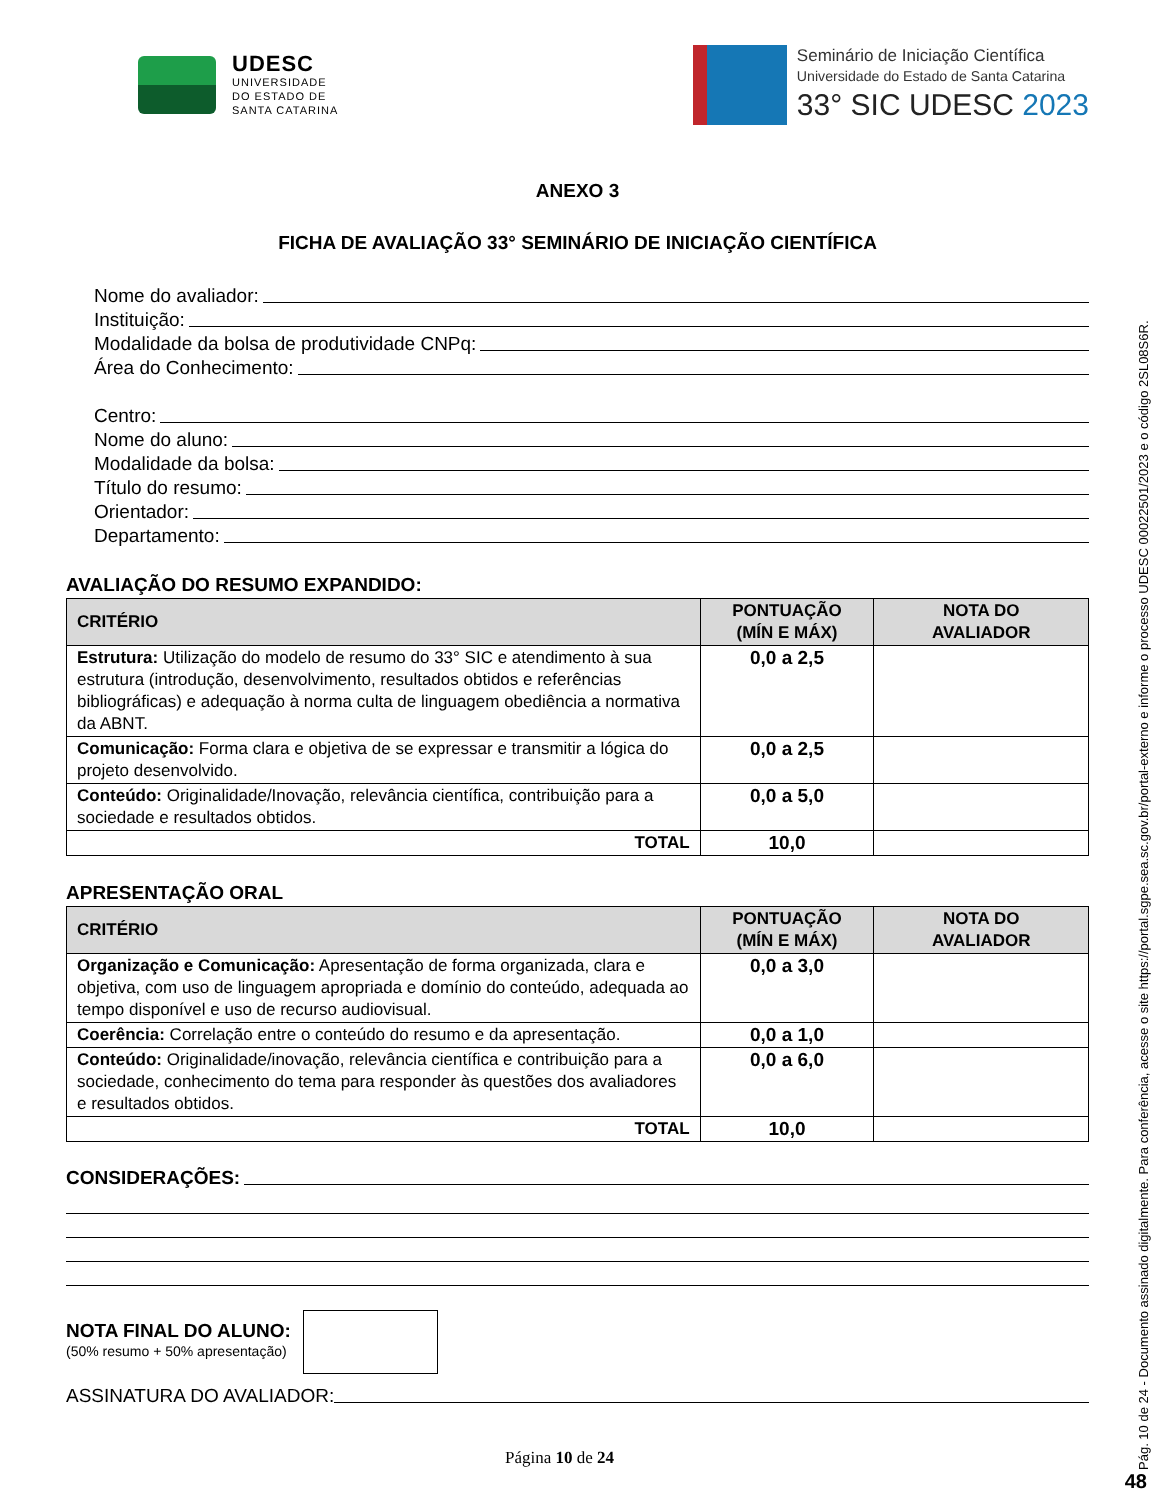UDESC
UNIVERSIDADE
DO ESTADO DE
SANTA CATARINA
Seminário de Iniciação Científica
Universidade do Estado de Santa Catarina
33° SIC UDESC 2023
ANEXO 3
FICHA DE AVALIAÇÃO 33° SEMINÁRIO DE INICIAÇÃO CIENTÍFICA
Nome do avaliador:
Instituição:
Modalidade da bolsa de produtividade CNPq:
Área do Conhecimento:
Centro:
Nome do aluno:
Modalidade da bolsa:
Título do resumo:
Orientador:
Departamento:
AVALIAÇÃO DO RESUMO EXPANDIDO:
| CRITÉRIO | PONTUAÇÃO (MÍN E MÁX) | NOTA DO AVALIADOR |
| --- | --- | --- |
| Estrutura: Utilização do modelo de resumo do 33° SIC e atendimento à sua estrutura (introdução, desenvolvimento, resultados obtidos e referências bibliográficas) e adequação à norma culta de linguagem obediência a normativa da ABNT. | 0,0 a 2,5 | |
| Comunicação: Forma clara e objetiva de se expressar e transmitir a lógica do projeto desenvolvido. | 0,0 a 2,5 | |
| Conteúdo: Originalidade/Inovação, relevância científica, contribuição para a sociedade e resultados obtidos. | 0,0 a 5,0 | |
| TOTAL | 10,0 | |
APRESENTAÇÃO ORAL
| CRITÉRIO | PONTUAÇÃO (MÍN E MÁX) | NOTA DO AVALIADOR |
| --- | --- | --- |
| Organização e Comunicação: Apresentação de forma organizada, clara e objetiva, com uso de linguagem apropriada e domínio do conteúdo, adequada ao tempo disponível e uso de recurso audiovisual. | 0,0 a 3,0 | |
| Coerência: Correlação entre o conteúdo do resumo e da apresentação. | 0,0 a 1,0 | |
| Conteúdo: Originalidade/inovação, relevância científica e contribuição para a sociedade, conhecimento do tema para responder às questões dos avaliadores e resultados obtidos. | 0,0 a 6,0 | |
| TOTAL | 10,0 | |
CONSIDERAÇÕES:
NOTA FINAL DO ALUNO:
(50% resumo + 50% apresentação)
ASSINATURA DO AVALIADOR:
Página 10 de 24
Pág. 10 de 24 - Documento assinado digitalmente. Para conferência, acesse o site https://portal.sgpe.sea.sc.gov.br/portal-externo e informe o processo UDESC 00022501/2023 e o código 2SL08S6R.
48